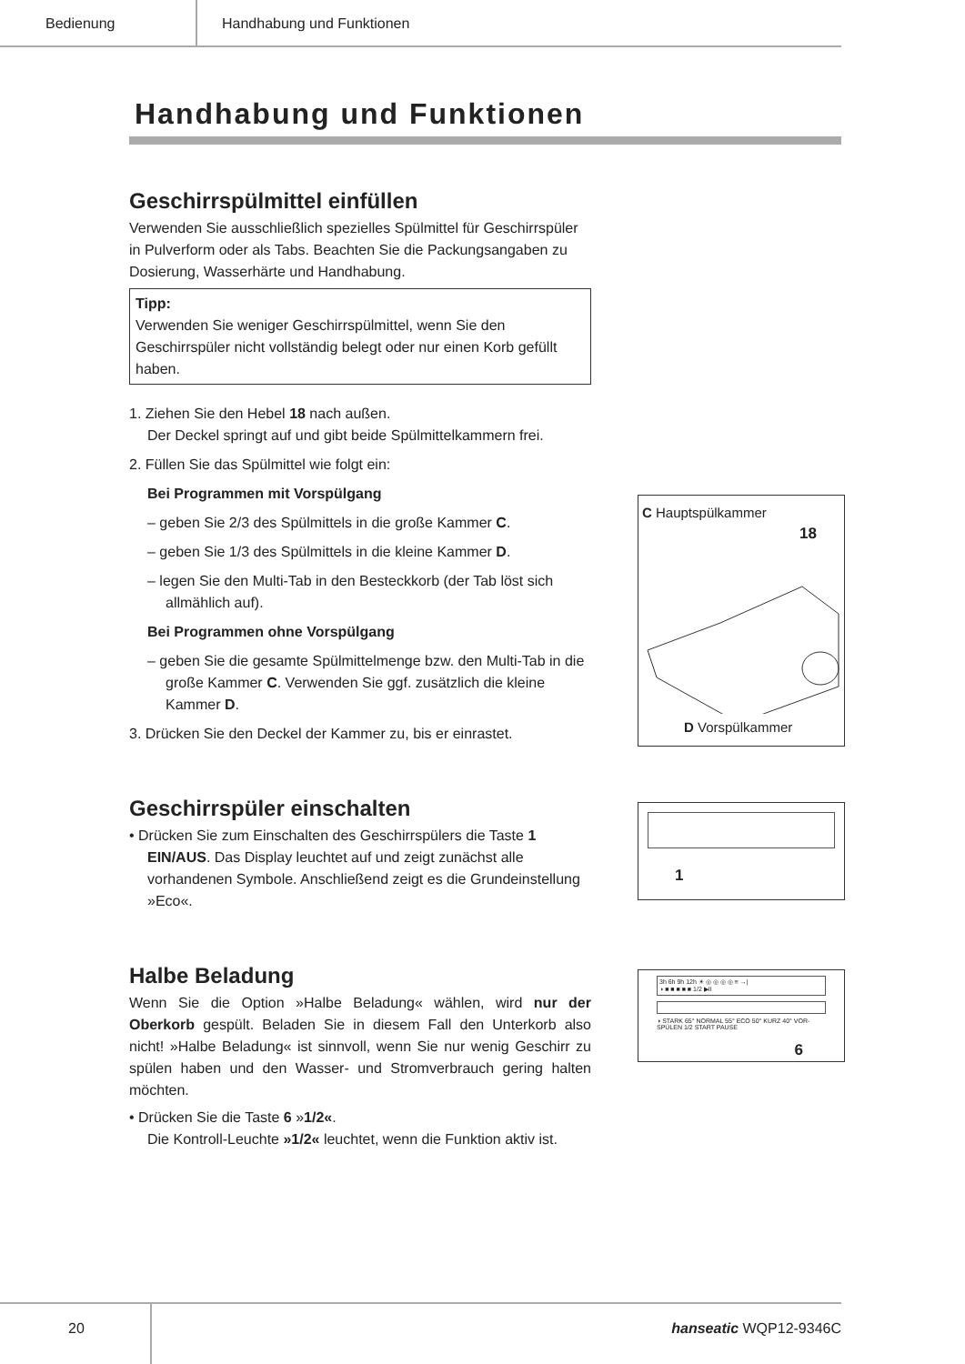Bedienung Handhabung und Funktionen
Handhabung und Funktionen
Geschirrspülmittel einfüllen
Verwenden Sie ausschließlich spezielles Spülmittel für Geschirrspüler in Pulverform oder als Tabs. Beachten Sie die Packungsangaben zu Dosierung, Wasserhärte und Handhabung.
Tipp:
Verwenden Sie weniger Geschirrspülmittel, wenn Sie den Geschirrspüler nicht vollständig belegt oder nur einen Korb gefüllt haben.
1. Ziehen Sie den Hebel 18 nach außen.
Der Deckel springt auf und gibt beide Spülmittelkammern frei.
2. Füllen Sie das Spülmittel wie folgt ein:
Bei Programmen mit Vorspülgang
– geben Sie 2/3 des Spülmittels in die große Kammer C.
– geben Sie 1/3 des Spülmittels in die kleine Kammer D.
– legen Sie den Multi-Tab in den Besteckkorb (der Tab löst sich allmählich auf).
Bei Programmen ohne Vorspülgang
– geben Sie die gesamte Spülmittelmenge bzw. den Multi-Tab in die große Kammer C. Verwenden Sie ggf. zusätzlich die kleine Kammer D.
3. Drücken Sie den Deckel der Kammer zu, bis er einrastet.
C Hauptspülkammer
18
D Vorspülkammer
Geschirrspüler einschalten
• Drücken Sie zum Einschalten des Geschirrspülers die Taste 1 EIN/AUS. Das Display leuchtet auf und zeigt zunächst alle vorhandenen Symbole. Anschließend zeigt es die Grundeinstellung »Eco«.
1
Halbe Beladung
Wenn Sie die Option »Halbe Beladung« wählen, wird nur der Oberkorb gespült. Beladen Sie in diesem Fall den Unterkorb also nicht! »Halbe Beladung« ist sinnvoll, wenn Sie nur wenig Geschirr zu spülen haben und den Wasser- und Stromverbrauch gering halten möchten.
• Drücken Sie die Taste 6 »1/2«.
Die Kontroll-Leuchte »1/2« leuchtet, wenn die Funktion aktiv ist.
3h 6h 9h 12h ☀ ◎ ◎ ◎ ◎ ≡ →|
◑ ■ ■ ■ ■ ■ 1/2 ▶II
◑ STARK 65° NORMAL 55° ECO 50° KURZ 40° VOR-SPÜLEN 1/2 START PAUSE
6
20
hanseatic WQP12-9346C